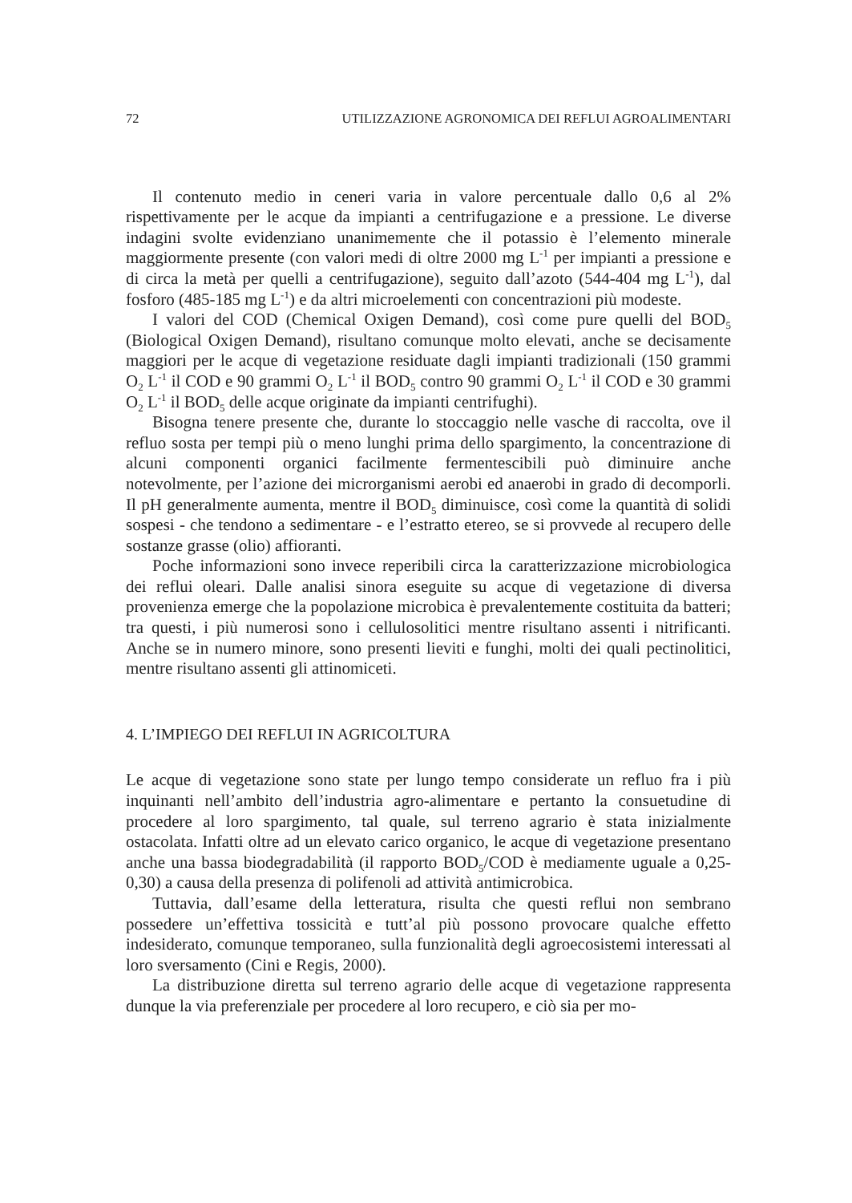72 UTILIZZAZIONE AGRONOMICA DEI REFLUI AGROALIMENTARI
Il contenuto medio in ceneri varia in valore percentuale dallo 0,6 al 2% rispettivamente per le acque da impianti a centrifugazione e a pressione. Le diverse indagini svolte evidenziano unanimemente che il potassio è l’elemento minerale maggiormente presente (con valori medi di oltre 2000 mg L<sup>-1</sup> per impianti a pressione e di circa la metà per quelli a centrifugazione), seguito dall’azoto (544-404 mg L<sup>-1</sup>), dal fosforo (485-185 mg L<sup>-1</sup>) e da altri microelementi con concentrazioni più modeste.
I valori del COD (Chemical Oxigen Demand), così come pure quelli del BOD<sub>5</sub> (Biological Oxigen Demand), risultano comunque molto elevati, anche se decisamente maggiori per le acque di vegetazione residuate dagli impianti tradizionali (150 grammi O<sub>2</sub> L<sup>-1</sup> il COD e 90 grammi O<sub>2</sub> L<sup>-1</sup> il BOD<sub>5</sub> contro 90 grammi O<sub>2</sub> L<sup>-1</sup> il COD e 30 grammi O<sub>2</sub> L<sup>-1</sup> il BOD<sub>5</sub> delle acque originate da impianti centrifughi).
Bisogna tenere presente che, durante lo stoccaggio nelle vasche di raccolta, ove il refluo sosta per tempi più o meno lunghi prima dello spargimento, la concentrazione di alcuni componenti organici facilmente fermentescibili può diminuire anche notevolmente, per l’azione dei microrganismi aerobi ed anaerobi in grado di decomporli. Il pH generalmente aumenta, mentre il BOD<sub>5</sub> diminuisce, così come la quantità di solidi sospesi - che tendono a sedimentare - e l’estratto etereo, se si provvede al recupero delle sostanze grasse (olio) affioranti.
Poche informazioni sono invece reperibili circa la caratterizzazione microbiologica dei reflui oleari. Dalle analisi sinora eseguite su acque di vegetazione di diversa provenienza emerge che la popolazione microbica è prevalentemente costituita da batteri; tra questi, i più numerosi sono i cellulosolitici mentre risultano assenti i nitrificanti. Anche se in numero minore, sono presenti lieviti e funghi, molti dei quali pectinolitici, mentre risultano assenti gli attinomiceti.
4. L’IMPIEGO DEI REFLUI IN AGRICOLTURA
Le acque di vegetazione sono state per lungo tempo considerate un refluo fra i più inquinanti nell’ambito dell’industria agro-alimentare e pertanto la consuetudine di procedere al loro spargimento, tal quale, sul terreno agrario è stata inizialmente ostacolata. Infatti oltre ad un elevato carico organico, le acque di vegetazione presentano anche una bassa biodegradabilità (il rapporto BOD<sub>5</sub>/COD è mediamente uguale a 0,25-0,30) a causa della presenza di polifenoli ad attività antimicrobica.
Tuttavia, dall’esame della letteratura, risulta che questi reflui non sembrano possedere un’effettiva tossicità e tutt’al più possono provocare qualche effetto indesiderato, comunque temporaneo, sulla funzionalità degli agroecosistemi interessati al loro sversamento (Cini e Regis, 2000).
La distribuzione diretta sul terreno agrario delle acque di vegetazione rappresenta dunque la via preferenziale per procedere al loro recupero, e ciò sia per mo-